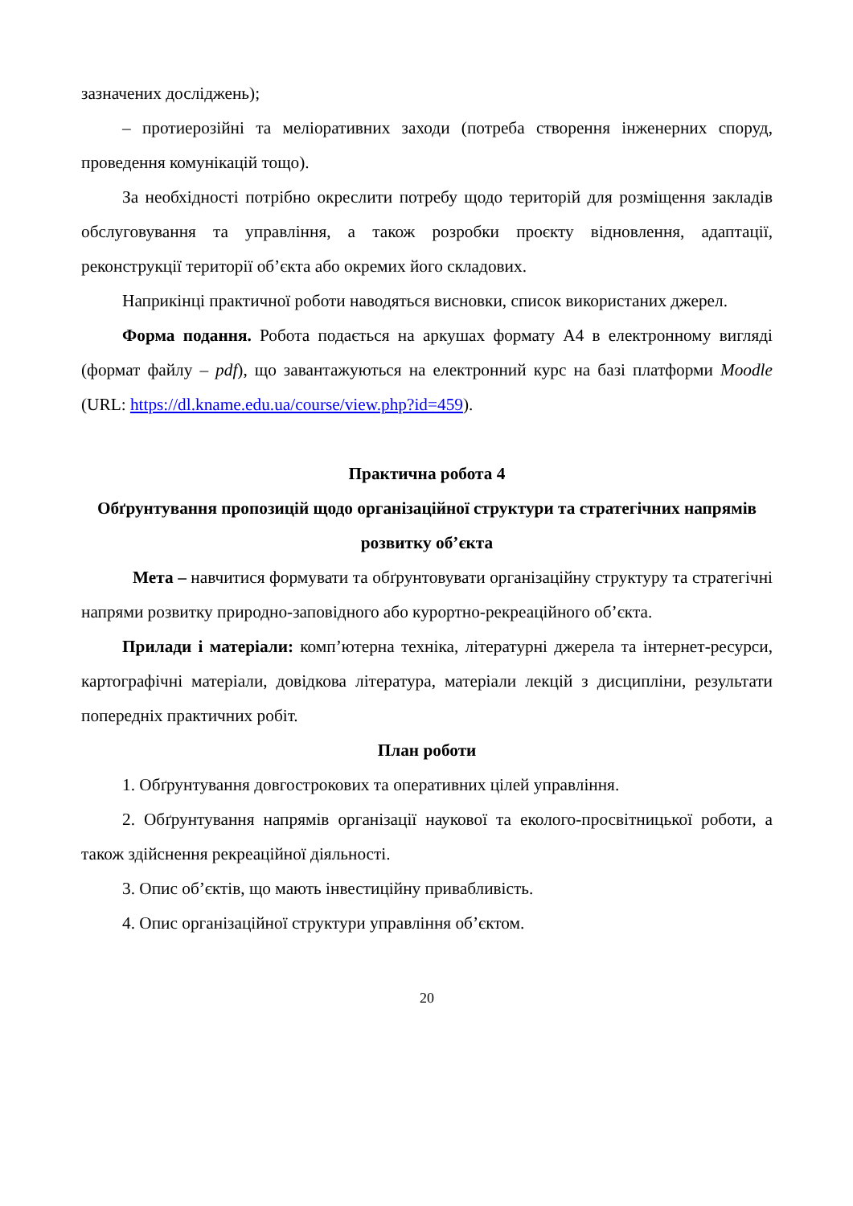зазначених досліджень);
– протиерозійні та меліоративних заходи (потреба створення інженерних споруд, проведення комунікацій тощо).
За необхідності потрібно окреслити потребу щодо територій для розміщення закладів обслуговування та управління, а також розробки проєкту відновлення, адаптації, реконструкції території об’єкта або окремих його складових.
Наприкінці практичної роботи наводяться висновки, список використаних джерел.
Форма подання. Робота подається на аркушах формату А4 в електронному вигляді (формат файлу – pdf), що завантажуються на електронний курс на базі платформи Moodle (URL: https://dl.kname.edu.ua/course/view.php?id=459).
Практична робота 4
Обґрунтування пропозицій щодо організаційної структури та стратегічних напрямів розвитку об’єкта
Мета – навчитися формувати та обґрунтовувати організаційну структуру та стратегічні напрями розвитку природно-заповідного або курортно-рекреаційного об’єкта.
Прилади і матеріали: комп’ютерна техніка, літературні джерела та інтернет-ресурси, картографічні матеріали, довідкова література, матеріали лекцій з дисципліни, результати попередніх практичних робіт.
План роботи
1. Обґрунтування довгострокових та оперативних цілей управління.
2. Обґрунтування напрямів організації наукової та еколого-просвітницької роботи, а також здійснення рекреаційної діяльності.
3. Опис об’єктів, що мають інвестиційну привабливість.
4. Опис організаційної структури управління об’єктом.
20